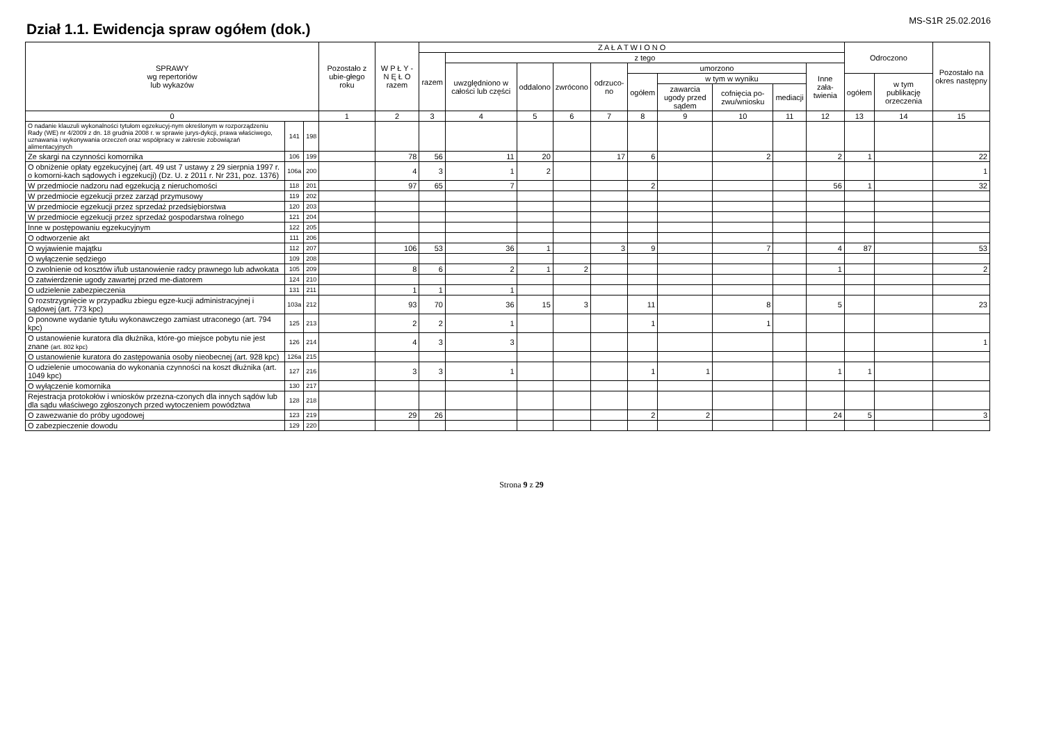Dział 1.1. Ewidencja spraw ogółem (dok.)
MS-S1R 25.02.2016
| SPRAWY wg repertoriów lub wykazów | | | Pozostało z ubie-głego roku | W P Ł Y - N Ę Ł O razem | Z A Ł A T W I O N O | | | | | | | | | | Odroczono | | Pozostało na okres następny |
| --- | --- | --- | --- | --- | --- | --- | --- | --- | --- | --- | --- | --- | --- | --- | --- | --- | --- |
| | | | | | razem | z tego | | | | | | | | | | | |
| | | | | | | uwzględniono w całości lub części | oddalono | zwrócono | odrzuco-no | umorzono | | | | Inne zała-twienia | | | |
| | | | | | | | | | | ogółem | w tym w wyniku | | | | ogółem | w tym publikację orzeczenia | |
| | | | | | | | | | | | zawarcia ugody przed sądem | cofnięcia po-zwu/wniosku | mediacji | | | | |
| 0 | | | 1 | 2 | 3 | 4 | 5 | 6 | 7 | 8 | 9 | 10 | 11 | 12 | 13 | 14 | 15 |
| O nadanie klauzuli wykonalności tytułom egzekucyj-nym określonym w rozporządzeniu Rady (WE) nr 4/2009 z dn. 18 grudnia 2008 r. w sprawie jurys-dykcji, prawa właściwego, uznawania i wykonywania orzeczeń oraz współpracy w zakresie zobowiązań alimentacyjnych | 141 | 198 | | | | | | | | | | | | | | | |
| Ze skargi na czynności komornika | 106 | 199 | | 78 | 56 | 11 | 20 | | 17 | 6 | | 2 | | 2 | 1 | | 22 |
| O obniżenie opłaty egzekucyjnej (art. 49 ust 7 ustawy z 29 sierpnia 1997 r. o komorni-kach sądowych i egzekucji) (Dz. U. z 2011 r. Nr 231, poz. 1376) | 106a | 200 | | 4 | 3 | 1 | 2 | | | | | | | | | | 1 |
| W przedmiocie nadzoru nad egzekucją z nieruchomości | 118 | 201 | | 97 | 65 | 7 | | | | 2 | | | | 56 | 1 | | 32 |
| W przedmiocie egzekucji przez zarząd przymusowy | 119 | 202 | | | | | | | | | | | | | | | |
| W przedmiocie egzekucji przez sprzedaż przedsiębiorstwa | 120 | 203 | | | | | | | | | | | | | | | |
| W przedmiocie egzekucji przez sprzedaż gospodarstwa rolnego | 121 | 204 | | | | | | | | | | | | | | | |
| Inne w postępowaniu egzekucyjnym | 122 | 205 | | | | | | | | | | | | | | | |
| O odtworzenie akt | 111 | 206 | | | | | | | | | | | | | | | |
| O wyjawienie majątku | 112 | 207 | | 106 | 53 | 36 | 1 | | 3 | 9 | | 7 | | 4 | 87 | | 53 |
| O wyłączenie sędziego | 109 | 208 | | | | | | | | | | | | | | | |
| O zwolnienie od kosztów i/lub ustanowienie radcy prawnego lub adwokata | 105 | 209 | | 8 | 6 | 2 | 1 | 2 | | | | | | 1 | | | 2 |
| O zatwierdzenie ugody zawartej przed me-diatorem | 124 | 210 | | | | | | | | | | | | | | | |
| O udzielenie zabezpieczenia | 131 | 211 | | 1 | 1 | 1 | | | | | | | | | | | |
| O rozstrzygnięcie w przypadku zbiegu egze-kucji administracyjnej i sądowej (art. 773 kpc) | 103a | 212 | | 93 | 70 | 36 | 15 | 3 | | 11 | | 8 | | 5 | | | 23 |
| O ponowne wydanie tytułu wykonawczego zamiast utraconego (art. 794 kpc) | 125 | 213 | | 2 | 2 | 1 | | | | 1 | | 1 | | | | | |
| O ustanowienie kuratora dla dłużnika, które-go miejsce pobytu nie jest znane (art. 802 kpc) | 126 | 214 | | 4 | 3 | 3 | | | | | | | | | | | 1 |
| O ustanowienie kuratora do zastępowania osoby nieobecnej (art. 928 kpc) | 126a | 215 | | | | | | | | | | | | | | | |
| O udzielenie umocowania do wykonania czynności na koszt dłużnika (art. 1049 kpc) | 127 | 216 | | 3 | 3 | 1 | | | | 1 | 1 | | | 1 | 1 | | |
| O wyłączenie komornika | 130 | 217 | | | | | | | | | | | | | | | |
| Rejestracja protokołów i wniosków przezna-czonych dla innych sądów lub dla sądu właściwego zgłoszonych przed wytoczeniem powództwa | 128 | 218 | | | | | | | | | | | | | | | |
| O zawezwanie do próby ugodowej | 123 | 219 | | 29 | 26 | | | | | 2 | 2 | | | 24 | 5 | | 3 |
| O zabezpieczenie dowodu | 129 | 220 | | | | | | | | | | | | | | | |
Strona 9 z 29